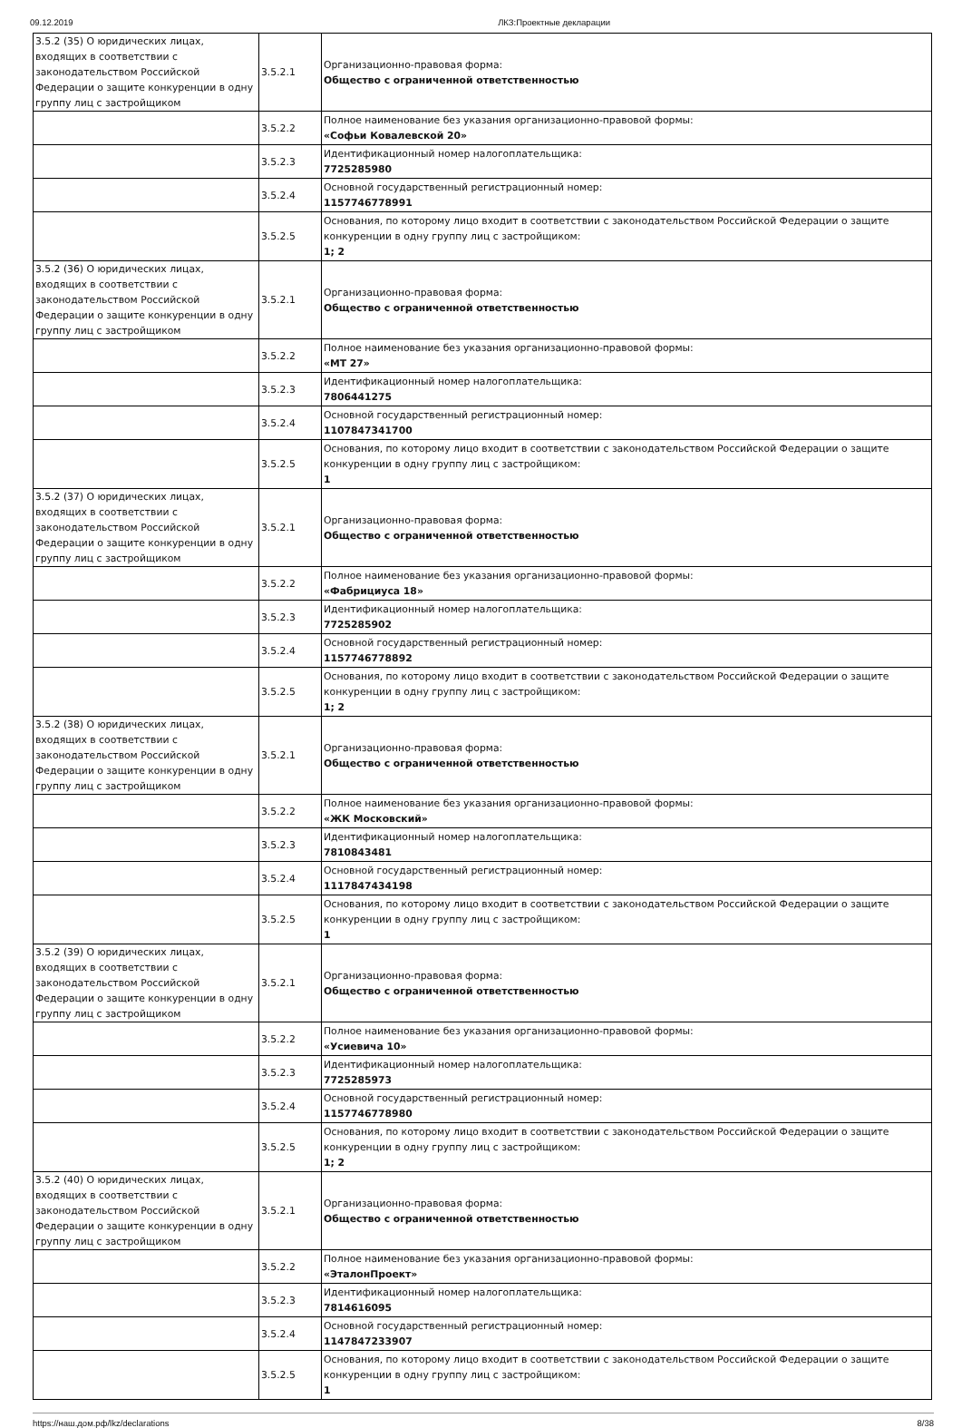09.12.2019 ЛКЗ:Проектные декларации
| 3.5.2 (35) О юридических лицах, входящих в соответствии с законодательством Российской Федерации о защите конкуренции в одну группу лиц с застройщиком | 3.5.2.1 | Организационно-правовая форма: Общество с ограниченной ответственностью |
| | 3.5.2.2 | Полное наименование без указания организационно-правовой формы: «Софьи Ковалевской 20» |
| | 3.5.2.3 | Идентификационный номер налогоплательщика: 7725285980 |
| | 3.5.2.4 | Основной государственный регистрационный номер: 1157746778991 |
| | 3.5.2.5 | Основания, по которому лицо входит в соответствии с законодательством Российской Федерации о защите конкуренции в одну группу лиц с застройщиком: 1; 2 |
| 3.5.2 (36) О юридических лицах, входящих в соответствии с законодательством Российской Федерации о защите конкуренции в одну группу лиц с застройщиком | 3.5.2.1 | Организационно-правовая форма: Общество с ограниченной ответственностью |
| | 3.5.2.2 | Полное наименование без указания организационно-правовой формы: «МТ 27» |
| | 3.5.2.3 | Идентификационный номер налогоплательщика: 7806441275 |
| | 3.5.2.4 | Основной государственный регистрационный номер: 1107847341700 |
| | 3.5.2.5 | Основания, по которому лицо входит в соответствии с законодательством Российской Федерации о защите конкуренции в одну группу лиц с застройщиком: 1 |
| 3.5.2 (37) О юридических лицах, входящих в соответствии с законодательством Российской Федерации о защите конкуренции в одну группу лиц с застройщиком | 3.5.2.1 | Организационно-правовая форма: Общество с ограниченной ответственностью |
| | 3.5.2.2 | Полное наименование без указания организационно-правовой формы: «Фабрициуса 18» |
| | 3.5.2.3 | Идентификационный номер налогоплательщика: 7725285902 |
| | 3.5.2.4 | Основной государственный регистрационный номер: 1157746778892 |
| | 3.5.2.5 | Основания, по которому лицо входит в соответствии с законодательством Российской Федерации о защите конкуренции в одну группу лиц с застройщиком: 1; 2 |
| 3.5.2 (38) О юридических лицах, входящих в соответствии с законодательством Российской Федерации о защите конкуренции в одну группу лиц с застройщиком | 3.5.2.1 | Организационно-правовая форма: Общество с ограниченной ответственностью |
| | 3.5.2.2 | Полное наименование без указания организационно-правовой формы: «ЖК Московский» |
| | 3.5.2.3 | Идентификационный номер налогоплательщика: 7810843481 |
| | 3.5.2.4 | Основной государственный регистрационный номер: 1117847434198 |
| | 3.5.2.5 | Основания, по которому лицо входит в соответствии с законодательством Российской Федерации о защите конкуренции в одну группу лиц с застройщиком: 1 |
| 3.5.2 (39) О юридических лицах, входящих в соответствии с законодательством Российской Федерации о защите конкуренции в одну группу лиц с застройщиком | 3.5.2.1 | Организационно-правовая форма: Общество с ограниченной ответственностью |
| | 3.5.2.2 | Полное наименование без указания организационно-правовой формы: «Усиевича 10» |
| | 3.5.2.3 | Идентификационный номер налогоплательщика: 7725285973 |
| | 3.5.2.4 | Основной государственный регистрационный номер: 1157746778980 |
| | 3.5.2.5 | Основания, по которому лицо входит в соответствии с законодательством Российской Федерации о защите конкуренции в одну группу лиц с застройщиком: 1; 2 |
| 3.5.2 (40) О юридических лицах, входящих в соответствии с законодательством Российской Федерации о защите конкуренции в одну группу лиц с застройщиком | 3.5.2.1 | Организационно-правовая форма: Общество с ограниченной ответственностью |
| | 3.5.2.2 | Полное наименование без указания организационно-правовой формы: «ЭталонПроект» |
| | 3.5.2.3 | Идентификационный номер налогоплательщика: 7814616095 |
| | 3.5.2.4 | Основной государственный регистрационный номер: 1147847233907 |
| | 3.5.2.5 | Основания, по которому лицо входит в соответствии с законодательством Российской Федерации о защите конкуренции в одну группу лиц с застройщиком: 1 |
https://наш.дом.рф/lkz/declarations 8/38